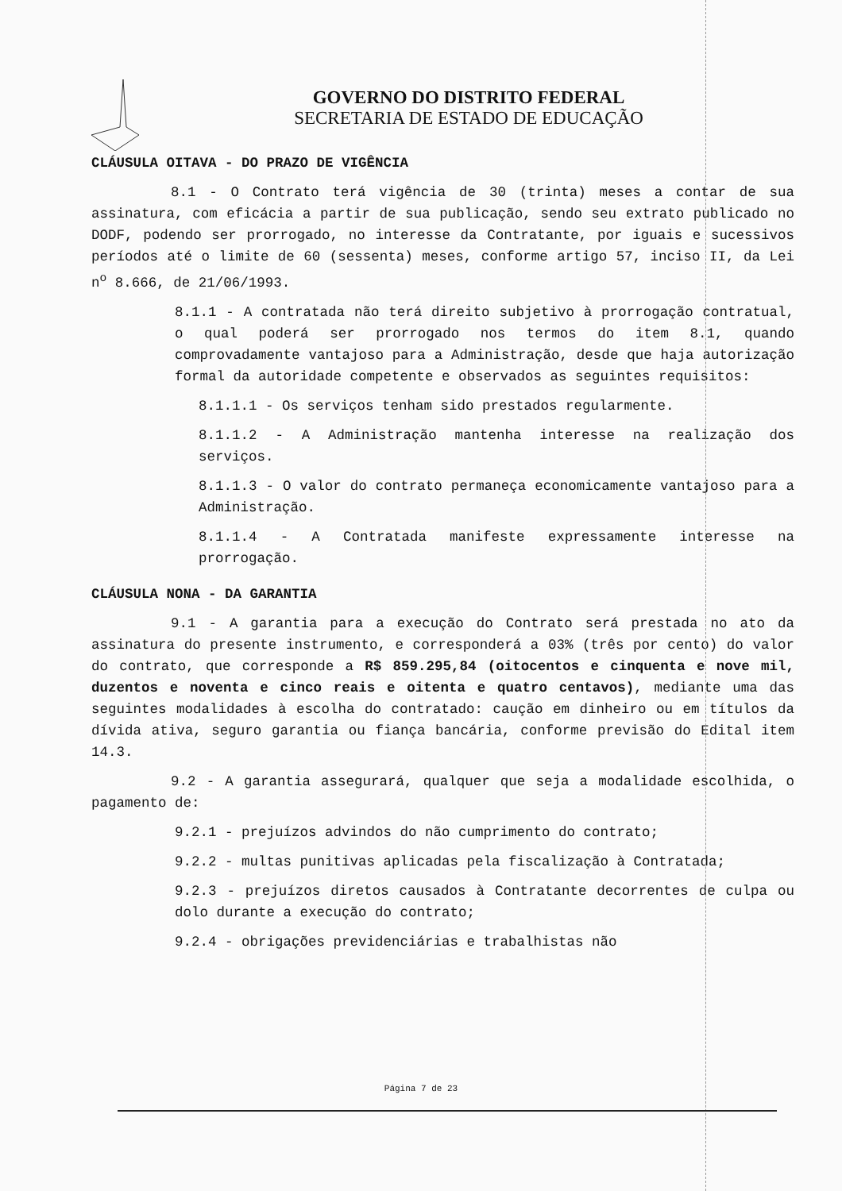GOVERNO DO DISTRITO FEDERAL
SECRETARIA DE ESTADO DE EDUCAÇÃO
CLÁUSULA OITAVA - DO PRAZO DE VIGÊNCIA
8.1 - O Contrato terá vigência de 30 (trinta) meses a contar de sua assinatura, com eficácia a partir de sua publicação, sendo seu extrato publicado no DODF, podendo ser prorrogado, no interesse da Contratante, por iguais e sucessivos períodos até o limite de 60 (sessenta) meses, conforme artigo 57, inciso II, da Lei n<sup>o</sup> 8.666, de 21/06/1993.
8.1.1 - A contratada não terá direito subjetivo à prorrogação contratual, o qual poderá ser prorrogado nos termos do item 8.1, quando comprovadamente vantajoso para a Administração, desde que haja autorização formal da autoridade competente e observados as seguintes requisitos:
8.1.1.1 - Os serviços tenham sido prestados regularmente.
8.1.1.2 - A Administração mantenha interesse na realização dos serviços.
8.1.1.3 - O valor do contrato permaneça economicamente vantajoso para a Administração.
8.1.1.4 - A Contratada manifeste expressamente interesse na prorrogação.
CLÁUSULA NONA - DA GARANTIA
9.1 - A garantia para a execução do Contrato será prestada no ato da assinatura do presente instrumento, e corresponderá a 03% (três por cento) do valor do contrato, que corresponde a R$ 859.295,84 (oitocentos e cinquenta e nove mil, duzentos e noventa e cinco reais e oitenta e quatro centavos), mediante uma das seguintes modalidades à escolha do contratado: caução em dinheiro ou em títulos da dívida ativa, seguro garantia ou fiança bancária, conforme previsão do Edital item 14.3.
9.2 - A garantia assegurará, qualquer que seja a modalidade escolhida, o pagamento de:
9.2.1 - prejuízos advindos do não cumprimento do contrato;
9.2.2 - multas punitivas aplicadas pela fiscalização à Contratada;
9.2.3 - prejuízos diretos causados à Contratante decorrentes de culpa ou dolo durante a execução do contrato;
9.2.4 - obrigações previdenciárias e trabalhistas não
Página 7 de 23